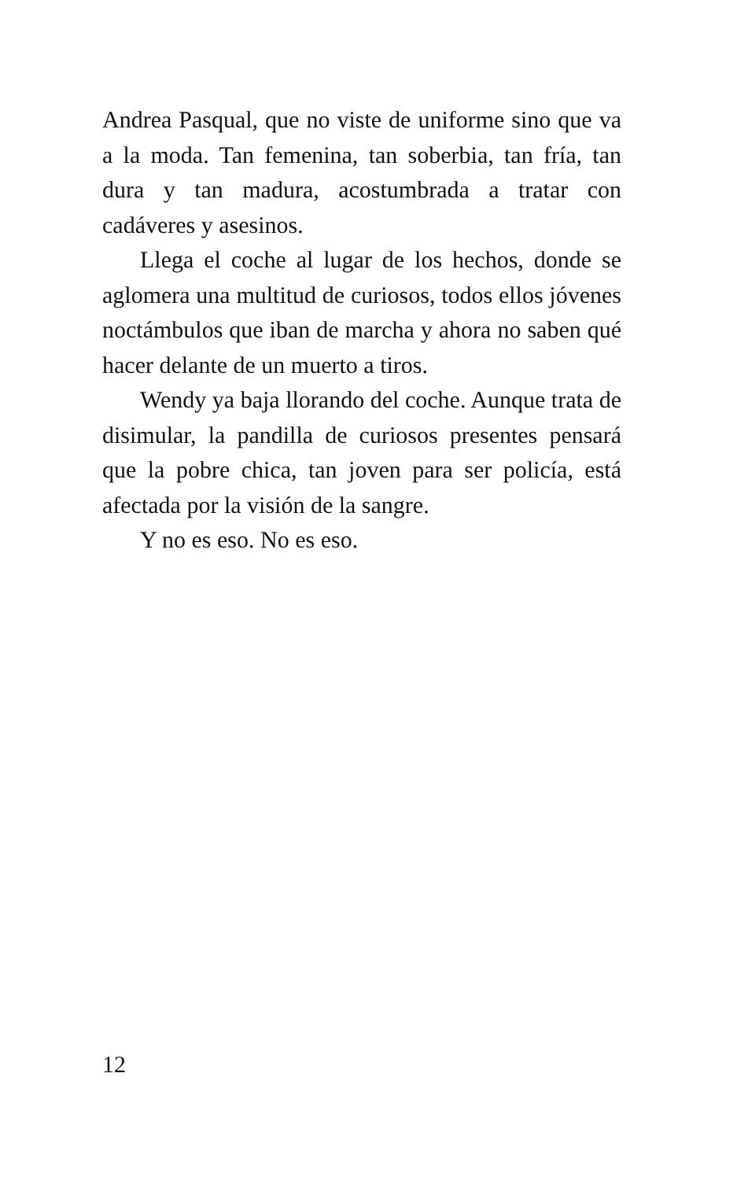Andrea Pasqual, que no viste de uniforme sino que va a la moda. Tan femenina, tan soberbia, tan fría, tan dura y tan madura, acostumbrada a tratar con cadáveres y asesinos.
Llega el coche al lugar de los hechos, donde se aglomera una multitud de curiosos, todos ellos jóvenes noctámbulos que iban de marcha y ahora no saben qué hacer delante de un muerto a tiros.
Wendy ya baja llorando del coche. Aunque trata de disimular, la pandilla de curiosos presentes pensará que la pobre chica, tan joven para ser policía, está afectada por la visión de la sangre.
Y no es eso. No es eso.
12